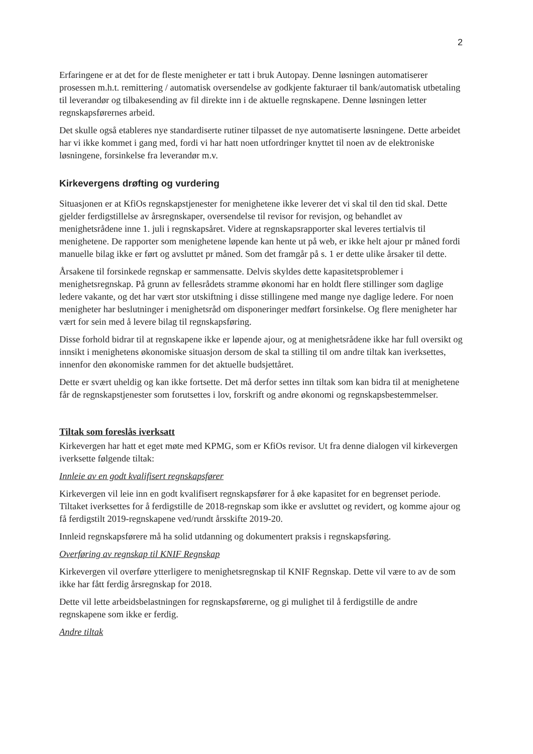2
Erfaringene er at det for de fleste menigheter er tatt i bruk Autopay. Denne løsningen automatiserer prosessen m.h.t. remittering / automatisk oversendelse av godkjente fakturaer til bank/automatisk utbetaling til leverandør og tilbakesending av fil direkte inn i de aktuelle regnskapene. Denne løsningen letter regnskapsførernes arbeid.
Det skulle også etableres nye standardiserte rutiner tilpasset de nye automatiserte løsningene. Dette arbeidet har vi ikke kommet i gang med, fordi vi har hatt noen utfordringer knyttet til noen av de elektroniske løsningene, forsinkelse fra leverandør m.v.
Kirkevergens drøfting og vurdering
Situasjonen er at KfiOs regnskapstjenester for menighetene ikke leverer det vi skal til den tid skal. Dette gjelder ferdigstillelse av årsregnskaper, oversendelse til revisor for revisjon, og behandlet av menighetsrådene inne 1. juli i regnskapsåret. Videre at regnskapsrapporter skal leveres tertialvis til menighetene. De rapporter som menighetene løpende kan hente ut på web, er ikke helt ajour pr måned fordi manuelle bilag ikke er ført og avsluttet pr måned. Som det framgår på s. 1 er dette ulike årsaker til dette.
Årsakene til forsinkede regnskap er sammensatte. Delvis skyldes dette kapasitetsproblemer i menighetsregnskap. På grunn av fellesrådets stramme økonomi har en holdt flere stillinger som daglige ledere vakante, og det har vært stor utskiftning i disse stillingene med mange nye daglige ledere. For noen menigheter har beslutninger i menighetsråd om disponeringer medført forsinkelse. Og flere menigheter har vært for sein med å levere bilag til regnskapsføring.
Disse forhold bidrar til at regnskapene ikke er løpende ajour, og at menighetsrådene ikke har full oversikt og innsikt i menighetens økonomiske situasjon dersom de skal ta stilling til om andre tiltak kan iverksettes, innenfor den økonomiske rammen for det aktuelle budsjettåret.
Dette er svært uheldig og kan ikke fortsette. Det må derfor settes inn tiltak som kan bidra til at menighetene får de regnskapstjenester som forutsettes i lov, forskrift og andre økonomi og regnskapsbestemmelser.
Tiltak som foreslås iverksatt
Kirkevergen har hatt et eget møte med KPMG, som er KfiOs revisor. Ut fra denne dialogen vil kirkevergen iverksette følgende tiltak:
Innleie av en godt kvalifisert regnskapsfører
Kirkevergen vil leie inn en godt kvalifisert regnskapsfører for å øke kapasitet for en begrenset periode. Tiltaket iverksettes for å ferdigstille de 2018-regnskap som ikke er avsluttet og revidert, og komme ajour og få ferdigstilt 2019-regnskapene ved/rundt årsskifte 2019-20.
Innleid regnskapsførere må ha solid utdanning og dokumentert praksis i regnskapsføring.
Overføring av regnskap til KNIF Regnskap
Kirkevergen vil overføre ytterligere to menighetsregnskap til KNIF Regnskap. Dette vil være to av de som ikke har fått ferdig årsregnskap for 2018.
Dette vil lette arbeidsbelastningen for regnskapsførerne, og gi mulighet til å ferdigstille de andre regnskapene som ikke er ferdig.
Andre tiltak